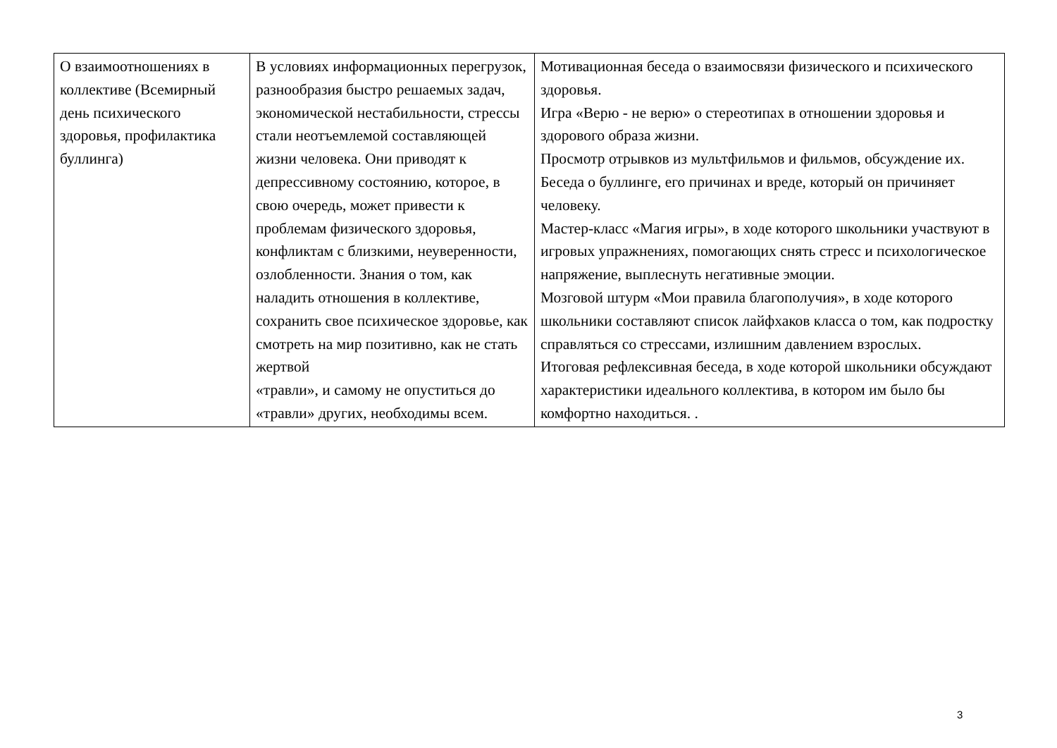| О взаимоотношениях в коллективе (Всемирный день психического здоровья, профилактика буллинга) | В условиях информационных перегрузок, разнообразия быстро решаемых задач, экономической нестабильности, стрессы стали неотъемлемой составляющей жизни человека. Они приводят к депрессивному состоянию, которое, в свою очередь, может привести к проблемам физического здоровья, конфликтам с близкими, неуверенности, озлобленности. Знания о том, как наладить отношения в коллективе, сохранить свое психическое здоровье, как смотреть на мир позитивно, как не стать жертвой «травли», и самому не опуститься до «травли» других, необходимы всем. | Мотивационная беседа о взаимосвязи физического и психического здоровья. Игра «Верю - не верю» о стереотипах в отношении здоровья и здорового образа жизни. Просмотр отрывков из мультфильмов и фильмов, обсуждение их. Беседа о буллинге, его причинах и вреде, который он причиняет человеку. Мастер-класс «Магия игры», в ходе которого школьники участвуют в игровых упражнениях, помогающих снять стресс и психологическое напряжение, выплеснуть негативные эмоции. Мозговой штурм «Мои правила благополучия», в ходе которого школьники составляют список лайфхаков класса о том, как подростку справляться со стрессами, излишним давлением взрослых. Итоговая рефлексивная беседа, в ходе которой школьники обсуждают характеристики идеального коллектива, в котором им было бы комфортно находиться. . |
3